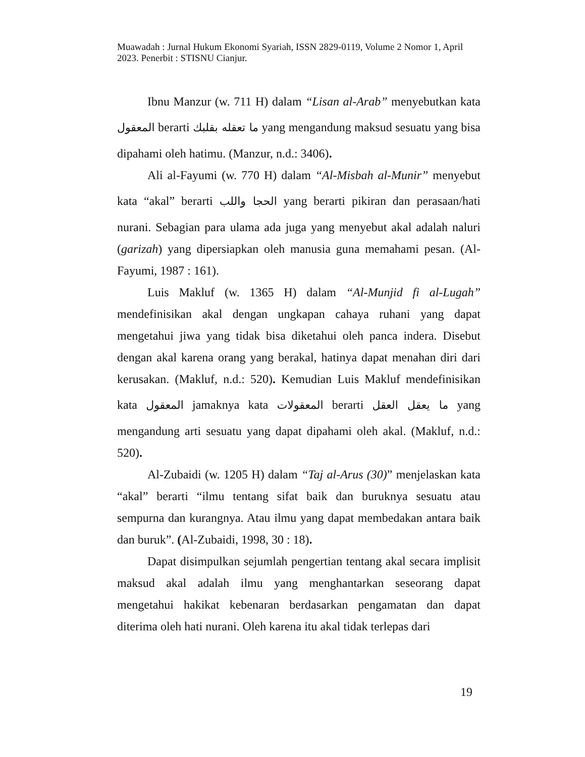Muawadah : Jurnal Hukum Ekonomi Syariah, ISSN 2829-0119, Volume 2 Nomor 1, April 2023. Penerbit : STISNU Cianjur.
Ibnu Manzur (w. 711 H) dalam “Lisan al-Arab” menyebutkan kata المعقول berarti ما تعقله بقلبك yang mengandung maksud sesuatu yang bisa dipahami oleh hatimu. (Manzur, n.d.: 3406).
Ali al-Fayumi (w. 770 H) dalam “Al-Misbah al-Munir” menyebut kata “akal” berarti الحجا واللب yang berarti pikiran dan perasaan/hati nurani. Sebagian para ulama ada juga yang menyebut akal adalah naluri (garizah) yang dipersiapkan oleh manusia guna memahami pesan. (Al-Fayumi, 1987 : 161).
Luis Makluf (w. 1365 H) dalam “Al-Munjid fi al-Lugah” mendefinisikan akal dengan ungkapan cahaya ruhani yang dapat mengetahui jiwa yang tidak bisa diketahui oleh panca indera. Disebut dengan akal karena orang yang berakal, hatinya dapat menahan diri dari kerusakan. (Makluf, n.d.: 520). Kemudian Luis Makluf mendefinisikan kata المعقول jamaknya kata المعقولات berarti ما يعقل العقل yang mengandung arti sesuatu yang dapat dipahami oleh akal. (Makluf, n.d.: 520).
Al-Zubaidi (w. 1205 H) dalam “Taj al-Arus (30)” menjelaskan kata “akal” berarti “ilmu tentang sifat baik dan buruknya sesuatu atau sempurna dan kurangnya. Atau ilmu yang dapat membedakan antara baik dan buruk”. (Al-Zubaidi, 1998, 30 : 18).
Dapat disimpulkan sejumlah pengertian tentang akal secara implisit maksud akal adalah ilmu yang menghantarkan seseorang dapat mengetahui hakikat kebenaran berdasarkan pengamatan dan dapat diterima oleh hati nurani. Oleh karena itu akal tidak terlepas dari
19